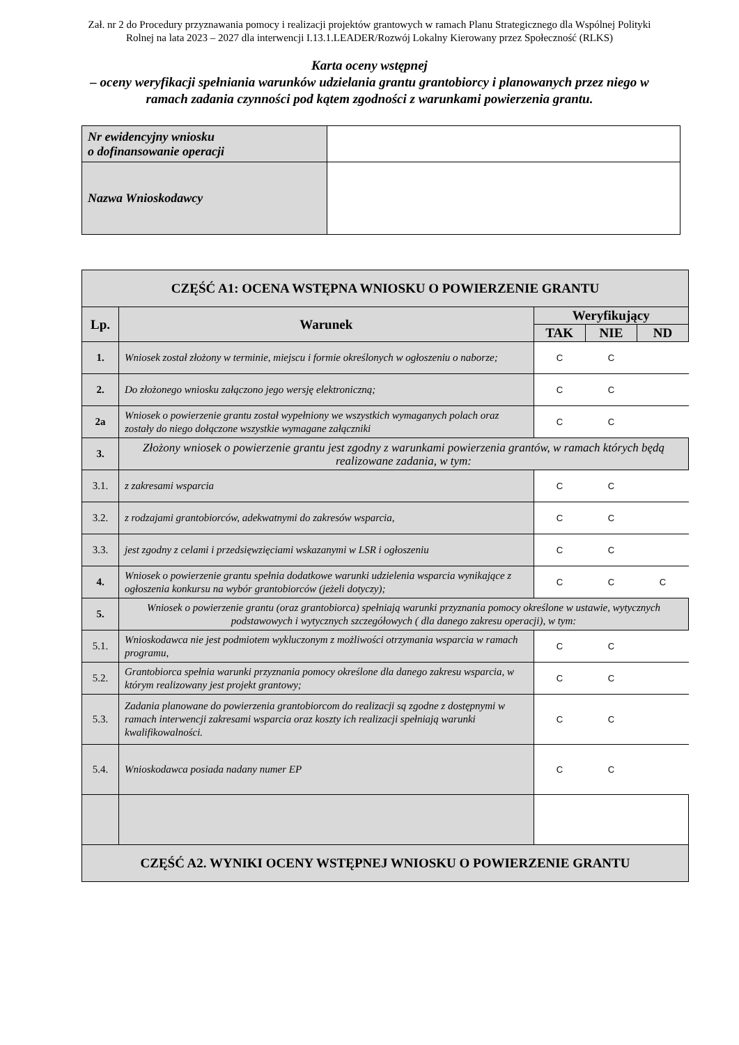Zał. nr 2 do Procedury przyznawania pomocy i realizacji projektów grantowych w ramach Planu Strategicznego dla Wspólnej Polityki Rolnej na lata 2023 – 2027 dla interwencji I.13.1.LEADER/Rozwój Lokalny Kierowany przez Społeczność (RLKS)
Karta oceny wstępnej
– oceny weryfikacji spełniania warunków udzielania grantu grantobiorcy i planowanych przez niego w ramach zadania czynności pod kątem zgodności z warunkami powierzenia grantu.
| Nr ewidencyjny wniosku o dofinansowanie operacji | |
| Nazwa Wnioskodawcy | |
| CZĘŚĆ A1: OCENA WSTĘPNA WNIOSKU O POWIERZENIE GRANTU | | | | |
| Lp. | Warunek | Weryfikujący | | |
| | | TAK | NIE | ND |
| 1. | Wniosek został złożony w terminie, miejscu i formie określonych w ogłoszeniu o naborze; | C | C | |
| 2. | Do złożonego wniosku załączono jego wersję elektroniczną; | C | C | |
| 2a | Wniosek o powierzenie grantu został wypełniony we wszystkich wymaganych polach oraz zostały do niego dołączone wszystkie wymagane załączniki | C | C | |
| 3. | Złożony wniosek o powierzenie grantu jest zgodny z warunkami powierzenia grantów, w ramach których będą realizowane zadania, w tym: | | | |
| 3.1. | z zakresami wsparcia | C | C | |
| 3.2. | z rodzajami grantobiorców, adekwatnymi do zakresów wsparcia, | C | C | |
| 3.3. | jest zgodny z celami i przedsięwzięciami wskazanymi w LSR i ogłoszeniu | C | C | |
| 4. | Wniosek o powierzenie grantu spełnia dodatkowe warunki udzielenia wsparcia wynikające z ogłoszenia konkursu na wybór grantobiorców (jeżeli dotyczy); | C | C | C |
| 5. | Wniosek o powierzenie grantu (oraz grantobiorca) spełniają warunki przyznania pomocy określone w ustawie, wytycznych podstawowych i wytycznych szczegółowych ( dla danego zakresu operacji), w tym: | | | |
| 5.1. | Wnioskodawca nie jest podmiotem wykluczonym z możliwości otrzymania wsparcia w ramach programu, | C | C | |
| 5.2. | Grantobiorca spełnia warunki przyznania pomocy określone dla danego zakresu wsparcia, w którym realizowany jest projekt grantowy; | C | C | |
| 5.3. | Zadania planowane do powierzenia grantobiorcom do realizacji są zgodne z dostępnymi w ramach interwencji zakresami wsparcia oraz koszty ich realizacji spełniają warunki kwalifikowalności. | C | C | |
| 5.4. | Wnioskodawca posiada nadany numer EP | C | C | |
| CZĘŚĆ A2. WYNIKI OCENY WSTĘPNEJ WNIOSKU O POWIERZENIE GRANTU | | | | |